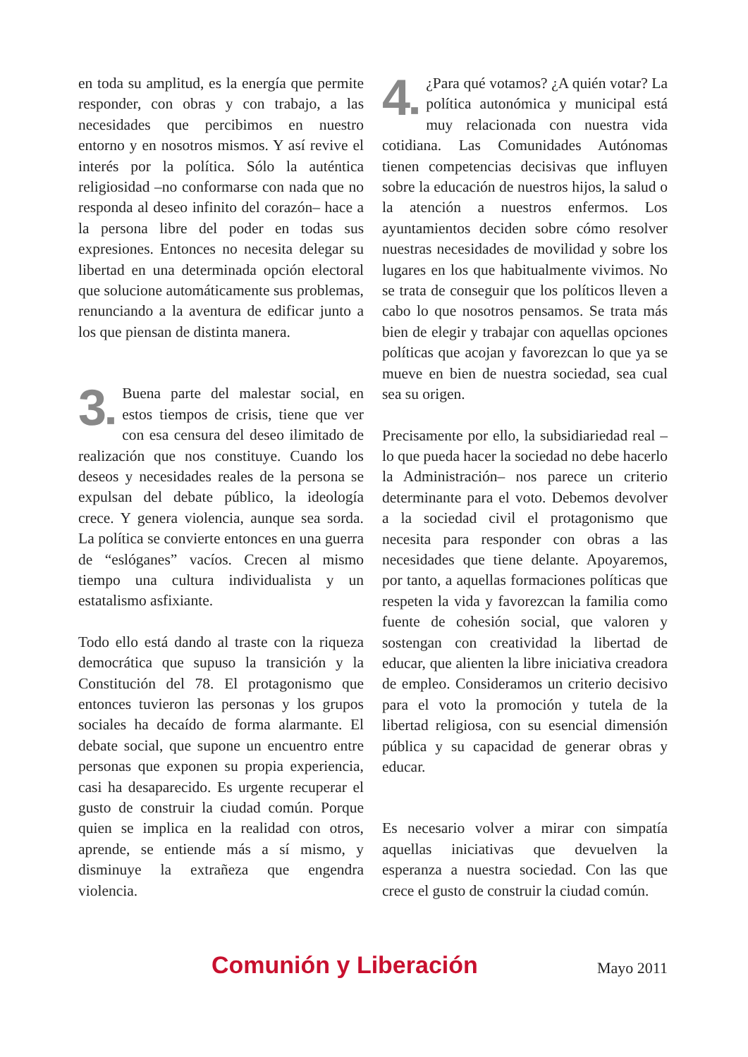en toda su amplitud, es la energía que permite responder, con obras y con trabajo, a las necesidades que percibimos en nuestro entorno y en nosotros mismos. Y así revive el interés por la política. Sólo la auténtica religiosidad –no conformarse con nada que no responda al deseo infinito del corazón– hace a la persona libre del poder en todas sus expresiones. Entonces no necesita delegar su libertad en una determinada opción electoral que solucione automáticamente sus problemas, renunciando a la aventura de edificar junto a los que piensan de distinta manera.
3■ Buena parte del malestar social, en estos tiempos de crisis, tiene que ver con esa censura del deseo ilimitado de realización que nos constituye. Cuando los deseos y necesidades reales de la persona se expulsan del debate público, la ideología crece. Y genera violencia, aunque sea sorda. La política se convierte entonces en una guerra de “eslóganes” vacíos. Crecen al mismo tiempo una cultura individualista y un estatalismo asfixiante.
Todo ello está dando al traste con la riqueza democrática que supuso la transición y la Constitución del 78. El protagonismo que entonces tuvieron las personas y los grupos sociales ha decaído de forma alarmante. El debate social, que supone un encuentro entre personas que exponen su propia experiencia, casi ha desaparecido. Es urgente recuperar el gusto de construir la ciudad común. Porque quien se implica en la realidad con otros, aprende, se entiende más a sí mismo, y disminuye la extrañeza que engendra violencia.
4■ ¿Para qué votamos? ¿A quién votar? La política autonómica y municipal está muy relacionada con nuestra vida cotidiana. Las Comunidades Autónomas tienen competencias decisivas que influyen sobre la educación de nuestros hijos, la salud o la atención a nuestros enfermos. Los ayuntamientos deciden sobre cómo resolver nuestras necesidades de movilidad y sobre los lugares en los que habitualmente vivimos. No se trata de conseguir que los políticos lleven a cabo lo que nosotros pensamos. Se trata más bien de elegir y trabajar con aquellas opciones políticas que acojan y favorezcan lo que ya se mueve en bien de nuestra sociedad, sea cual sea su origen.
Precisamente por ello, la subsidiariedad real –lo que pueda hacer la sociedad no debe hacerlo la Administración– nos parece un criterio determinante para el voto. Debemos devolver a la sociedad civil el protagonismo que necesita para responder con obras a las necesidades que tiene delante. Apoyaremos, por tanto, a aquellas formaciones políticas que respeten la vida y favorezcan la familia como fuente de cohesión social, que valoren y sostengan con creatividad la libertad de educar, que alienten la libre iniciativa creadora de empleo. Consideramos un criterio decisivo para el voto la promoción y tutela de la libertad religiosa, con su esencial dimensión pública y su capacidad de generar obras y educar.
Es necesario volver a mirar con simpatía aquellas iniciativas que devuelven la esperanza a nuestra sociedad. Con las que crece el gusto de construir la ciudad común.
Comunión y Liberación Mayo 2011